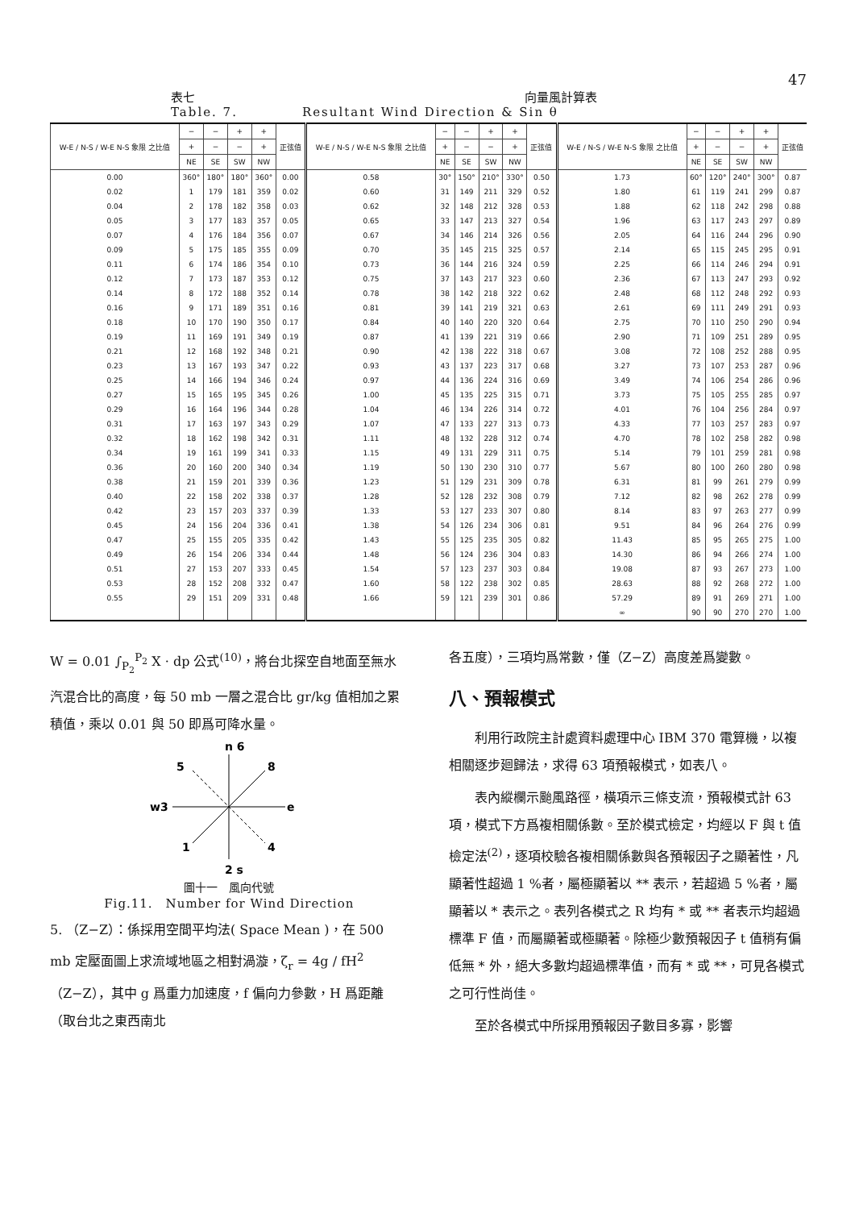47
表七 向量風計算表
Table. 7. Resultant Wind Direction & Sin θ
| W-E / N-S / W-E N-S 象限 之比值 | − | − | + | + | 正弦值 | W-E / N-S / W-E N-S 象限 之比值 | − | − | + | + | 正弦值 | W-E / N-S / W-E N-S 象限 之比值 | − | − | + | + | 正弦值 |
| --- | --- | --- | --- | --- | --- | --- | --- | --- | --- | --- | --- | --- | --- | --- | --- | --- | --- |
| | + | − | − | + | | | + | − | − | + | | | + | − | − | + | |
| | NE | SE | SW | NW | | | NE | SE | SW | NW | | | NE | SE | SW | NW | |
| 0.00 | 360° | 180° | 180° | 360° | 0.00 | 0.58 | 30° | 150° | 210° | 330° | 0.50 | 1.73 | 60° | 120° | 240° | 300° | 0.87 |
| 0.02 | 1 | 179 | 181 | 359 | 0.02 | 0.60 | 31 | 149 | 211 | 329 | 0.52 | 1.80 | 61 | 119 | 241 | 299 | 0.87 |
| 0.04 | 2 | 178 | 182 | 358 | 0.03 | 0.62 | 32 | 148 | 212 | 328 | 0.53 | 1.88 | 62 | 118 | 242 | 298 | 0.88 |
| 0.05 | 3 | 177 | 183 | 357 | 0.05 | 0.65 | 33 | 147 | 213 | 327 | 0.54 | 1.96 | 63 | 117 | 243 | 297 | 0.89 |
| 0.07 | 4 | 176 | 184 | 356 | 0.07 | 0.67 | 34 | 146 | 214 | 326 | 0.56 | 2.05 | 64 | 116 | 244 | 296 | 0.90 |
| 0.09 | 5 | 175 | 185 | 355 | 0.09 | 0.70 | 35 | 145 | 215 | 325 | 0.57 | 2.14 | 65 | 115 | 245 | 295 | 0.91 |
| 0.11 | 6 | 174 | 186 | 354 | 0.10 | 0.73 | 36 | 144 | 216 | 324 | 0.59 | 2.25 | 66 | 114 | 246 | 294 | 0.91 |
| 0.12 | 7 | 173 | 187 | 353 | 0.12 | 0.75 | 37 | 143 | 217 | 323 | 0.60 | 2.36 | 67 | 113 | 247 | 293 | 0.92 |
| 0.14 | 8 | 172 | 188 | 352 | 0.14 | 0.78 | 38 | 142 | 218 | 322 | 0.62 | 2.48 | 68 | 112 | 248 | 292 | 0.93 |
| 0.16 | 9 | 171 | 189 | 351 | 0.16 | 0.81 | 39 | 141 | 219 | 321 | 0.63 | 2.61 | 69 | 111 | 249 | 291 | 0.93 |
| 0.18 | 10 | 170 | 190 | 350 | 0.17 | 0.84 | 40 | 140 | 220 | 320 | 0.64 | 2.75 | 70 | 110 | 250 | 290 | 0.94 |
| 0.19 | 11 | 169 | 191 | 349 | 0.19 | 0.87 | 41 | 139 | 221 | 319 | 0.66 | 2.90 | 71 | 109 | 251 | 289 | 0.95 |
| 0.21 | 12 | 168 | 192 | 348 | 0.21 | 0.90 | 42 | 138 | 222 | 318 | 0.67 | 3.08 | 72 | 108 | 252 | 288 | 0.95 |
| 0.23 | 13 | 167 | 193 | 347 | 0.22 | 0.93 | 43 | 137 | 223 | 317 | 0.68 | 3.27 | 73 | 107 | 253 | 287 | 0.96 |
| 0.25 | 14 | 166 | 194 | 346 | 0.24 | 0.97 | 44 | 136 | 224 | 316 | 0.69 | 3.49 | 74 | 106 | 254 | 286 | 0.96 |
| 0.27 | 15 | 165 | 195 | 345 | 0.26 | 1.00 | 45 | 135 | 225 | 315 | 0.71 | 3.73 | 75 | 105 | 255 | 285 | 0.97 |
| 0.29 | 16 | 164 | 196 | 344 | 0.28 | 1.04 | 46 | 134 | 226 | 314 | 0.72 | 4.01 | 76 | 104 | 256 | 284 | 0.97 |
| 0.31 | 17 | 163 | 197 | 343 | 0.29 | 1.07 | 47 | 133 | 227 | 313 | 0.73 | 4.33 | 77 | 103 | 257 | 283 | 0.97 |
| 0.32 | 18 | 162 | 198 | 342 | 0.31 | 1.11 | 48 | 132 | 228 | 312 | 0.74 | 4.70 | 78 | 102 | 258 | 282 | 0.98 |
| 0.34 | 19 | 161 | 199 | 341 | 0.33 | 1.15 | 49 | 131 | 229 | 311 | 0.75 | 5.14 | 79 | 101 | 259 | 281 | 0.98 |
| 0.36 | 20 | 160 | 200 | 340 | 0.34 | 1.19 | 50 | 130 | 230 | 310 | 0.77 | 5.67 | 80 | 100 | 260 | 280 | 0.98 |
| 0.38 | 21 | 159 | 201 | 339 | 0.36 | 1.23 | 51 | 129 | 231 | 309 | 0.78 | 6.31 | 81 | 99 | 261 | 279 | 0.99 |
| 0.40 | 22 | 158 | 202 | 338 | 0.37 | 1.28 | 52 | 128 | 232 | 308 | 0.79 | 7.12 | 82 | 98 | 262 | 278 | 0.99 |
| 0.42 | 23 | 157 | 203 | 337 | 0.39 | 1.33 | 53 | 127 | 233 | 307 | 0.80 | 8.14 | 83 | 97 | 263 | 277 | 0.99 |
| 0.45 | 24 | 156 | 204 | 336 | 0.41 | 1.38 | 54 | 126 | 234 | 306 | 0.81 | 9.51 | 84 | 96 | 264 | 276 | 0.99 |
| 0.47 | 25 | 155 | 205 | 335 | 0.42 | 1.43 | 55 | 125 | 235 | 305 | 0.82 | 11.43 | 85 | 95 | 265 | 275 | 1.00 |
| 0.49 | 26 | 154 | 206 | 334 | 0.44 | 1.48 | 56 | 124 | 236 | 304 | 0.83 | 14.30 | 86 | 94 | 266 | 274 | 1.00 |
| 0.51 | 27 | 153 | 207 | 333 | 0.45 | 1.54 | 57 | 123 | 237 | 303 | 0.84 | 19.08 | 87 | 93 | 267 | 273 | 1.00 |
| 0.53 | 28 | 152 | 208 | 332 | 0.47 | 1.60 | 58 | 122 | 238 | 302 | 0.85 | 28.63 | 88 | 92 | 268 | 272 | 1.00 |
| 0.55 | 29 | 151 | 209 | 331 | 0.48 | 1.66 | 59 | 121 | 239 | 301 | 0.86 | 57.29 | 89 | 91 | 269 | 271 | 1.00 |
| | | | | | | | | | | | | ∞ | 90 | 90 | 270 | 270 | 1.00 |
W = 0.01 ∫<sub>P<sub>2</sub></sub><sup>P<sub>2</sub></sup> X · dp 公式<sup>(10)</sup>，將台北探空自地面至無水汽混合比的高度，每 50 mb 一層之混合比 gr/kg 值相加之累積值，乘以 0.01 與 50 即爲可降水量。
n 6
5
8
w3
e
1
4
2 s
圖十一　風向代號
Fig.11.　Number for Wind Direction
5. （Z−Z）：係採用空間平均法( Space Mean )，在 500 mb 定壓面圖上求流域地區之相對渦漩，ζ<sub>r</sub> = 4g / fH<sup>2</sup>（Z−Z），其中 g 爲重力加速度，f 偏向力參數，H 爲距離（取台北之東西南北
各五度），三項均爲常數，僅（Z−Z）高度差爲變數。
八、預報模式
利用行政院主計處資料處理中心 IBM 370 電算機，以複相關逐步廻歸法，求得 63 項預報模式，如表八。
表內縱欄示颱風路徑，橫項示三條支流，預報模式計 63 項，模式下方爲複相關係數。至於模式檢定，均經以 F 與 t 值檢定法<sup>(2)</sup>，逐項校驗各複相關係數與各預報因子之顯著性，凡顯著性超過 1 %者，屬極顯著以 ** 表示，若超過 5 %者，屬顯著以 * 表示之。表列各模式之 R 均有 * 或 ** 者表示均超過標準 F 值，而屬顯著或極顯著。除極少數預報因子 t 值稍有偏低無 * 外，絕大多數均超過標準值，而有 * 或 **，可見各模式之可行性尚佳。
至於各模式中所採用預報因子數目多寡，影響